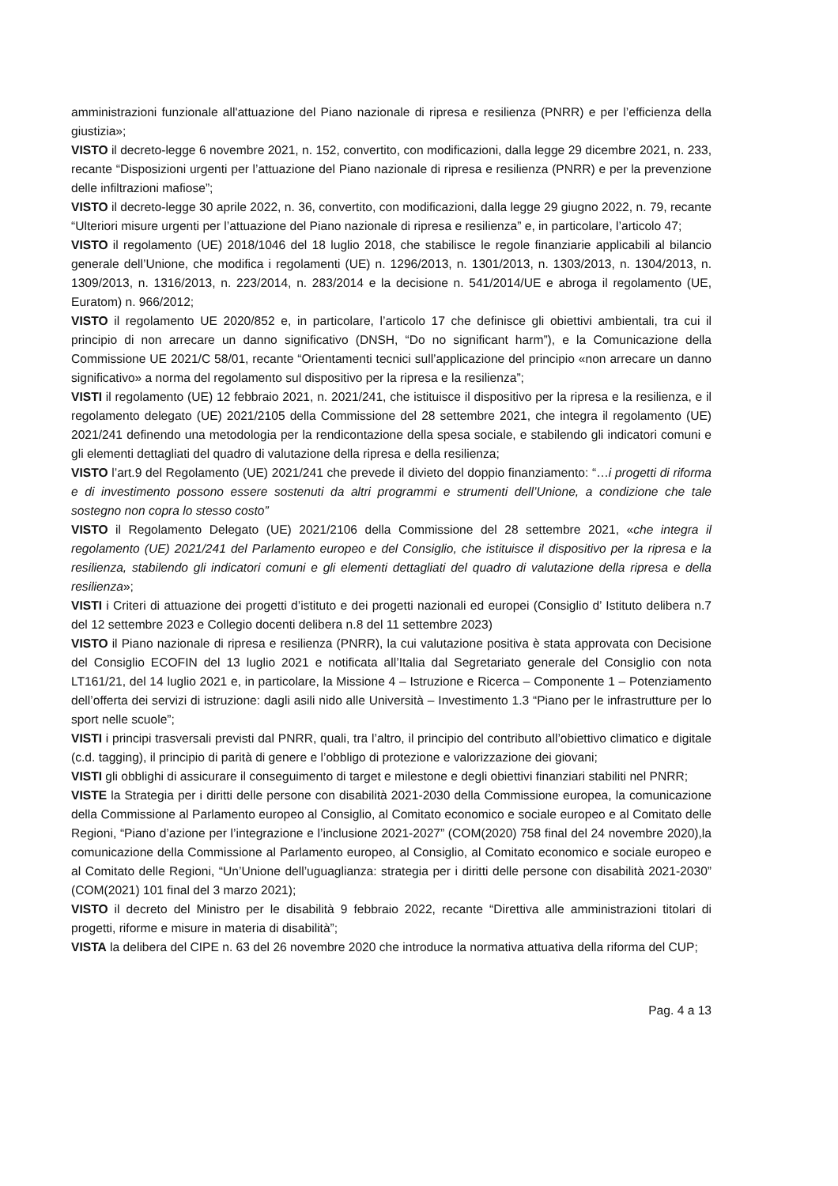amministrazioni funzionale all'attuazione del Piano nazionale di ripresa e resilienza (PNRR) e per l’efficienza della giustizia»;
VISTO il decreto-legge 6 novembre 2021, n. 152, convertito, con modificazioni, dalla legge 29 dicembre 2021, n. 233, recante “Disposizioni urgenti per l’attuazione del Piano nazionale di ripresa e resilienza (PNRR) e per la prevenzione delle infiltrazioni mafiose”;
VISTO il decreto-legge 30 aprile 2022, n. 36, convertito, con modificazioni, dalla legge 29 giugno 2022, n. 79, recante “Ulteriori misure urgenti per l’attuazione del Piano nazionale di ripresa e resilienza” e, in particolare, l’articolo 47;
VISTO il regolamento (UE) 2018/1046 del 18 luglio 2018, che stabilisce le regole finanziarie applicabili al bilancio generale dell’Unione, che modifica i regolamenti (UE) n. 1296/2013, n. 1301/2013, n. 1303/2013, n. 1304/2013, n. 1309/2013, n. 1316/2013, n. 223/2014, n. 283/2014 e la decisione n. 541/2014/UE e abroga il regolamento (UE, Euratom) n. 966/2012;
VISTO il regolamento UE 2020/852 e, in particolare, l’articolo 17 che definisce gli obiettivi ambientali, tra cui il principio di non arrecare un danno significativo (DNSH, “Do no significant harm”), e la Comunicazione della Commissione UE 2021/C 58/01, recante “Orientamenti tecnici sull’applicazione del principio «non arrecare un danno significativo» a norma del regolamento sul dispositivo per la ripresa e la resilienza”;
VISTI il regolamento (UE) 12 febbraio 2021, n. 2021/241, che istituisce il dispositivo per la ripresa e la resilienza, e il regolamento delegato (UE) 2021/2105 della Commissione del 28 settembre 2021, che integra il regolamento (UE) 2021/241 definendo una metodologia per la rendicontazione della spesa sociale, e stabilendo gli indicatori comuni e gli elementi dettagliati del quadro di valutazione della ripresa e della resilienza;
VISTO l’art.9 del Regolamento (UE) 2021/241 che prevede il divieto del doppio finanziamento: “…i progetti di riforma e di investimento possono essere sostenuti da altri programmi e strumenti dell’Unione, a condizione che tale sostegno non copra lo stesso costo”
VISTO il Regolamento Delegato (UE) 2021/2106 della Commissione del 28 settembre 2021, «che integra il regolamento (UE) 2021/241 del Parlamento europeo e del Consiglio, che istituisce il dispositivo per la ripresa e la resilienza, stabilendo gli indicatori comuni e gli elementi dettagliati del quadro di valutazione della ripresa e della resilienza»;
VISTI i Criteri di attuazione dei progetti d’istituto e dei progetti nazionali ed europei (Consiglio d’ Istituto delibera n.7 del 12 settembre 2023 e Collegio docenti delibera n.8 del 11 settembre 2023)
VISTO il Piano nazionale di ripresa e resilienza (PNRR), la cui valutazione positiva è stata approvata con Decisione del Consiglio ECOFIN del 13 luglio 2021 e notificata all’Italia dal Segretariato generale del Consiglio con nota LT161/21, del 14 luglio 2021 e, in particolare, la Missione 4 – Istruzione e Ricerca – Componente 1 – Potenziamento dell’offerta dei servizi di istruzione: dagli asili nido alle Università – Investimento 1.3 “Piano per le infrastrutture per lo sport nelle scuole”;
VISTI i principi trasversali previsti dal PNRR, quali, tra l’altro, il principio del contributo all’obiettivo climatico e digitale (c.d. tagging), il principio di parità di genere e l’obbligo di protezione e valorizzazione dei giovani;
VISTI gli obblighi di assicurare il conseguimento di target e milestone e degli obiettivi finanziari stabiliti nel PNRR;
VISTE la Strategia per i diritti delle persone con disabilità 2021-2030 della Commissione europea, la comunicazione della Commissione al Parlamento europeo al Consiglio, al Comitato economico e sociale europeo e al Comitato delle Regioni, “Piano d’azione per l’integrazione e l’inclusione 2021-2027” (COM(2020) 758 final del 24 novembre 2020),la comunicazione della Commissione al Parlamento europeo, al Consiglio, al Comitato economico e sociale europeo e al Comitato delle Regioni, “Un’Unione dell’uguaglianza: strategia per i diritti delle persone con disabilità 2021-2030” (COM(2021) 101 final del 3 marzo 2021);
VISTO il decreto del Ministro per le disabilità 9 febbraio 2022, recante “Direttiva alle amministrazioni titolari di progetti, riforme e misure in materia di disabilità”;
VISTA la delibera del CIPE n. 63 del 26 novembre 2020 che introduce la normativa attuativa della riforma del CUP;
Pag. 4 a 13